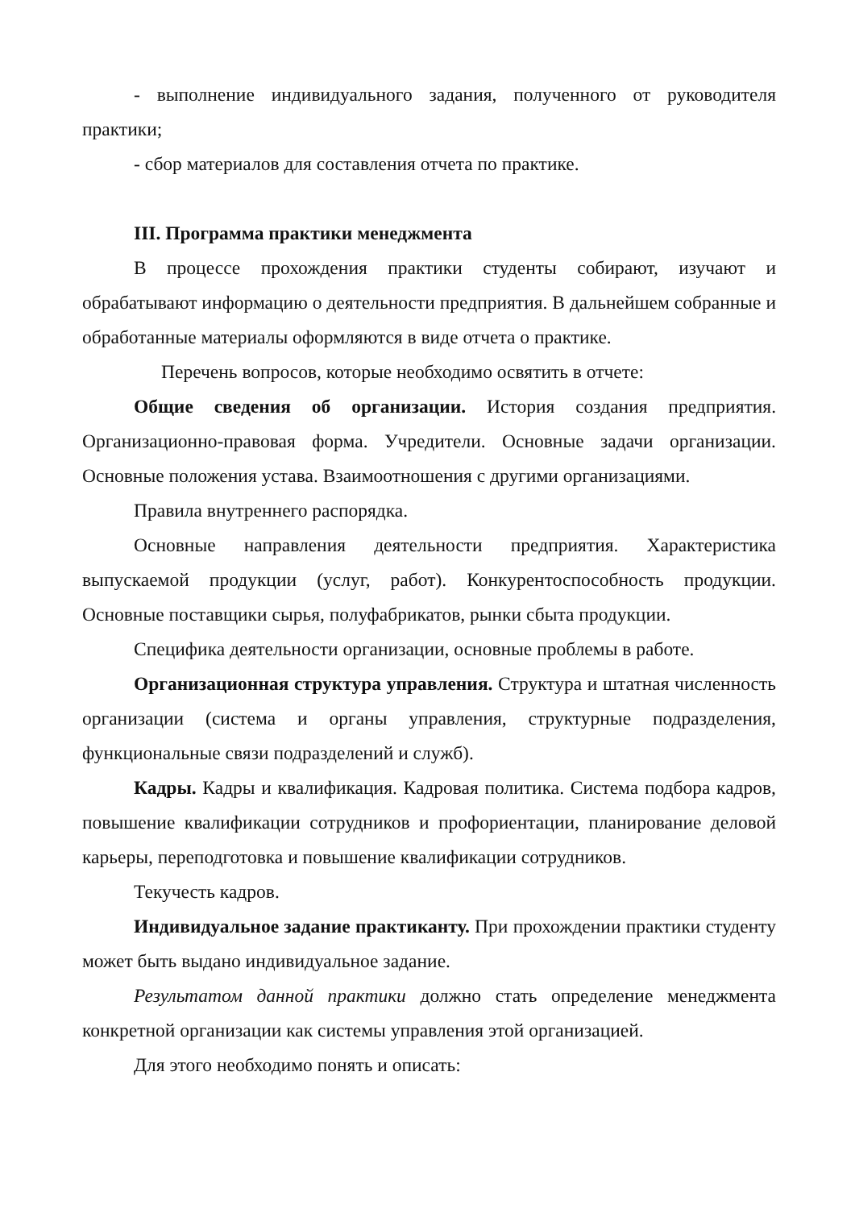- выполнение индивидуального задания, полученного от руководителя практики;
- сбор материалов для составления отчета по практике.
III. Программа практики менеджмента
В процессе прохождения практики студенты собирают, изучают и обрабатывают информацию о деятельности предприятия. В дальнейшем собранные и обработанные материалы оформляются в виде отчета о практике.
Перечень вопросов, которые необходимо освятить в отчете:
Общие сведения об организации. История создания предприятия. Организационно-правовая форма. Учредители. Основные задачи организации. Основные положения устава. Взаимоотношения с другими организациями.
Правила внутреннего распорядка.
Основные направления деятельности предприятия. Характеристика выпускаемой продукции (услуг, работ). Конкурентоспособность продукции. Основные поставщики сырья, полуфабрикатов, рынки сбыта продукции.
Специфика деятельности организации, основные проблемы в работе.
Организационная структура управления. Структура и штатная численность организации (система и органы управления, структурные подразделения, функциональные связи подразделений и служб).
Кадры. Кадры и квалификация. Кадровая политика. Система подбора кадров, повышение квалификации сотрудников и профориентации, планирование деловой карьеры, переподготовка и повышение квалификации сотрудников.
Текучесть кадров.
Индивидуальное задание практиканту. При прохождении практики студенту может быть выдано индивидуальное задание.
Результатом данной практики должно стать определение менеджмента конкретной организации как системы управления этой организацией.
Для этого необходимо понять и описать: